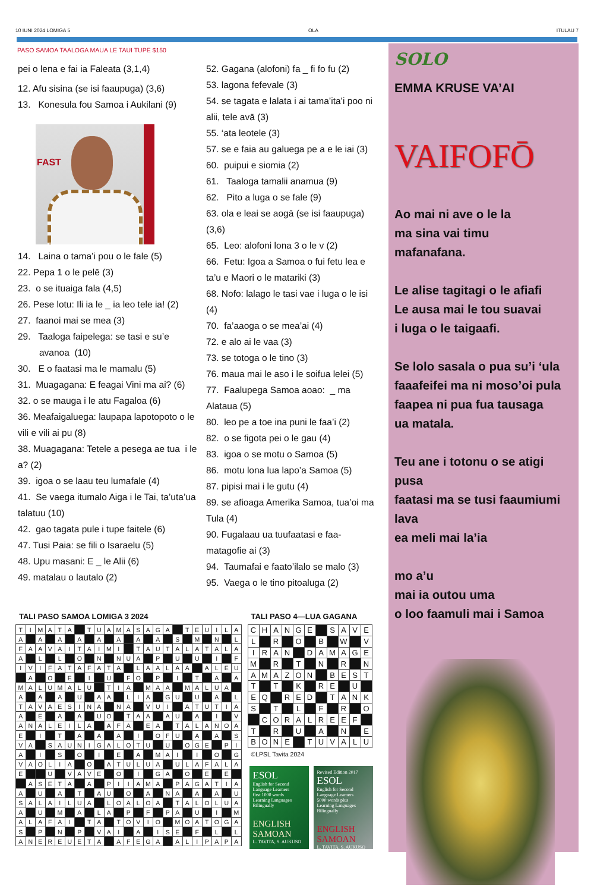10 IUNI 2024 LOMIGA 5 OLA ITULAU 7
PASO SAMOA TAALOGA MAUA LE TAUI TUPE $150
pei o lena e fai ia Faleata (3,1,4)
12. Afu sisina (se isi faaupuga) (3,6)
13. Konesula fou Samoa i Aukilani (9)
FAST
14. Laina o tama’i pou o le fale (5)
22. Pepa 1 o le pelē (3)
23. o se ituaiga fala (4,5)
26. Pese lotu: Ili ia le _ ia leo tele ia! (2)
27. faanoi mai se mea (3)
29. Taaloga faipelega: se tasi e su’e
avanoa (10)
30. E o faatasi ma le mamalu (5)
31. Muagagana: E feagai Vini ma ai? (6)
32. o se mauga i le atu Fagaloa (6)
36. Meafaigaluega: laupapa lapotopoto o le vili e vili ai pu (8)
38. Muagagana: Tetele a pesega ae tua i le a? (2)
39. igoa o se laau teu lumafale (4)
41. Se vaega itumalo Aiga i le Tai, ta’uta’ua talatuu (10)
42. gao tagata pule i tupe faitele (6)
47. Tusi Paia: se fili o Isaraelu (5)
48. Upu masani: E _ le Alii (6)
49. matalau o lautalo (2)
52. Gagana (alofoni) fa _ fi fo fu (2)
53. lagona fefevale (3)
54. se tagata e lalata i ai tama’ita’i poo ni alii, tele avā (3)
55. ‘ata leotele (3)
57. se e faia au galuega pe a e le iai (3)
60. puipui e siomia (2)
61. Taaloga tamalii anamua (9)
62. Pito a luga o se fale (9)
63. ola e leai se aogā (se isi faaupuga) (3,6)
65. Leo: alofoni lona 3 o le v (2)
66. Fetu: Igoa a Samoa o fui fetu lea e ta’u e Maori o le matariki (3)
68. Nofo: lalago le tasi vae i luga o le isi (4)
70. fa’aaoga o se mea’ai (4)
72. e alo ai le vaa (3)
73. se totoga o le tino (3)
76. maua mai le aso i le soifua lelei (5)
77. Faalupega Samoa aoao: _ ma Alataua (5)
80. leo pe a toe ina puni le faa’i (2)
82. o se figota pei o le gau (4)
83. igoa o se motu o Samoa (5)
86. motu lona lua lapo’a Samoa (5)
87. pipisi mai i le gutu (4)
89. se afioaga Amerika Samoa, tua’oi ma Tula (4)
90. Fugalaau ua tuufaatasi e faa-matagofie ai (3)
94. Taumafai e faato’ilalo se malo (3)
95. Vaega o le tino pitoaluga (2)
TALI PASO SAMOA LOMIGA 3 2024
| T | I | M | A | T | A | | T | U | A | M | A | S | A | G | A | | T | E | U | I | L | A |
| A | | A | | A | | A | | A | | A | | A | | A | | S | | M | | N | | L |
| F | A | A | V | A | I | T | A | I | M | I | | T | A | U | T | A | L | A | T | A | L | A |
| A | | L | | L | | O | | N | | N | U | A | | P | | U | | U | | I | | F |
| I | V | I | F | A | T | A | F | A | T | A | | L | A | A | L | A | A | | A | L | E | U |
| | A | | O | | E | | I | | U | | F | O | | P | | I | | T | | A | | A |
| M | A | L | U | M | A | L | U | | T | I | A | | M | A | A | | M | A | L | U | A | |
| A | | A | | A | | U | | A | A | | L | I | A | | G | U | | U | | A | | L |
| T | A | V | A | E | S | I | N | A | | N | A | | V | U | I | | A | T | U | T | I | A |
| A | | E | | A | | A | | U | O | | T | A | A | | A | U | | A | | I | | V |
| A | N | A | L | E | I | L | A | | A | F | A | | E | A | | T | A | L | A | N | O | A |
| E | | I | | T | | A | | A | | A | | I | | O | F | U | | A | | A | | S |
| V | A | | S | A | U | N | I | G | A | L | O | T | U | | U | | O | G | E | | P | I |
| A | | I | | S | | O | | I | | E | | A | | M | A | I | | I | | O | | G |
| V | A | O | L | I | A | | O | | A | T | U | L | U | A | | U | L | A | F | A | L | A |
| E | | | U | | V | A | V | E | | O | | I | | G | A | | O | | E | | E | |
| | A | S | E | T | A | | A | | P | I | I | A | M | A | | P | A | G | A | T | I | A |
| A | | U | | A | | T | | A | U | | O | | A | | N | A | | A | | A | | U |
| S | A | L | A | I | L | U | A | | L | O | A | L | O | A | | T | A | L | O | L | U | A |
| A | | U | | M | | A | | L | A | | P | | F | | P | A | | U | | I | | M |
| A | L | A | F | A | I | | T | A | | T | O | V | I | O | | M | O | A | T | O | G | A |
| S | | P | | N | | P | | V | A | I | | A | | I | S | E | | F | | L | | L |
| A | N | E | R | E | U | E | T | A | | A | F | E | G | A | | A | L | I | P | A | P | A |
TALI PASO 4—LUA GAGANA
| C | H | A | N | G | E | | S | A | V | E |
| L | | R | | O | | B | | W | | V |
| I | R | A | N | | D | A | M | A | G | E |
| M | | R | | T | | N | | R | | N |
| A | M | A | Z | O | N | | B | E | S | T |
| T | | T | | K | | R | E | | U | |
| E | Q | | R | E | D | | T | A | N | K |
| S | | T | | L | | F | | R | | O |
| | C | O | R | A | L | R | E | E | F | |
| T | | R | | U | | A | | N | | E |
| B | O | N | E | | T | U | V | A | L | U |
©LPSL Tavita 2024
ESOL
English for Second Language Learners
first 1000 words
Learning Languages Bilingually
ENGLISH SAMOAN
L. TAVITA, S. AUKUSO
Revised Edition 2017
ESOL
English for Second Language Learners
5000 words plus
Learning Languages Bilingually
ENGLISH SAMOAN
L. TAVITA, S. AUKUSO
SOLO
EMMA KRUSE VA’AI
VAIFOFŌ
Ao mai ni ave o le la
ma sina vai timu
mafanafana.
Le alise tagitagi o le afiafi
Le ausa mai le tou suavai
i luga o le taigaafi.
Se lolo sasala o pua su’i ‘ula
faaafeifei ma ni moso’oi pula
faapea ni pua fua tausaga
ua matala.
Teu ane i totonu o se atigi pusa
faatasi ma se tusi faaumiumi
lava
ea meli mai la’ia
mo a’u
mai ia outou uma
o loo faamuli mai i Samoa